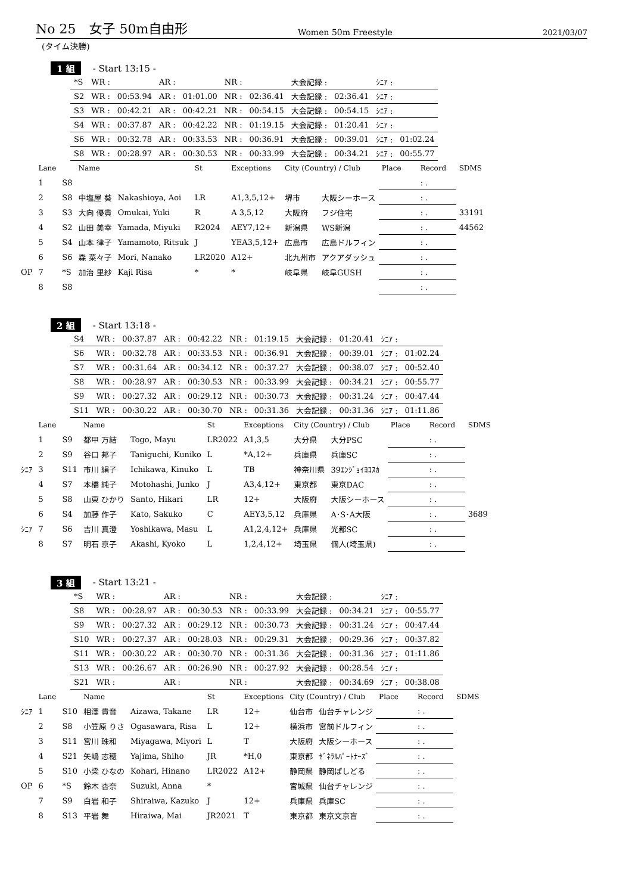No 25　女子 50m自由形 Women 50m Freestyle 2021/03/07
(タイム決勝)
1 組 - Start 13:15 -
| *S | WR : | | AR : | | NR : | | 大会記録 : | | ｼﾆｱ : | |
| S2 | WR : | 00:53.94 | AR : | 01:01.00 | NR : | 02:36.41 | 大会記録 : | 02:36.41 | ｼﾆｱ : | |
| S3 | WR : | 00:42.21 | AR : | 00:42.21 | NR : | 00:54.15 | 大会記録 : | 00:54.15 | ｼﾆｱ : | |
| S4 | WR : | 00:37.87 | AR : | 00:42.22 | NR : | 01:19.15 | 大会記録 : | 01:20.41 | ｼﾆｱ : | |
| S6 | WR : | 00:32.78 | AR : | 00:33.53 | NR : | 00:36.91 | 大会記録 : | 00:39.01 | ｼﾆｱ : | 01:02.24 |
| S8 | WR : | 00:28.97 | AR : | 00:30.53 | NR : | 00:33.99 | 大会記録 : | 00:34.21 | ｼﾆｱ : | 00:55.77 |
| | Lane | | Name | | St | Exceptions | City (Country) / Club | | Place | Record | SDMS |
| --- | --- | --- | --- | --- | --- | --- | --- | --- | --- | --- | --- |
| | 1 | S8 | | | | | | | | : . | |
| | 2 | S8 | 中塩屋 葵 | Nakashioya, Aoi | LR | A1,3,5,12+ | 堺市 | 大阪シーホース | | : . | |
| | 3 | S3 | 大向 優貴 | Omukai, Yuki | R | A 3,5,12 | 大阪府 | フジ住宅 | | : . | 33191 |
| | 4 | S2 | 山田 美幸 | Yamada, Miyuki | R2024 | AEY7,12+ | 新潟県 | WS新潟 | | : . | 44562 |
| | 5 | S4 | 山本 律子 | Yamamoto, Ritsuk | J | YEA3,5,12+ | 広島市 | 広島ドルフィン | | : . | |
| | 6 | S6 | 森 菜々子 | Mori, Nanako | LR2020 | A12+ | 北九州市 | アクアダッシュ | | : . | |
| OP | 7 | *S | 加治 里紗 | Kaji Risa | * | * | 岐阜県 | 岐阜GUSH | | : . | |
| | 8 | S8 | | | | | | | | : . | |
2 組 - Start 13:18 -
| S4 | WR : | 00:37.87 | AR : | 00:42.22 | NR : | 01:19.15 | 大会記録 : | 01:20.41 | ｼﾆｱ : | |
| S6 | WR : | 00:32.78 | AR : | 00:33.53 | NR : | 00:36.91 | 大会記録 : | 00:39.01 | ｼﾆｱ : | 01:02.24 |
| S7 | WR : | 00:31.64 | AR : | 00:34.12 | NR : | 00:37.27 | 大会記録 : | 00:38.07 | ｼﾆｱ : | 00:52.40 |
| S8 | WR : | 00:28.97 | AR : | 00:30.53 | NR : | 00:33.99 | 大会記録 : | 00:34.21 | ｼﾆｱ : | 00:55.77 |
| S9 | WR : | 00:27.32 | AR : | 00:29.12 | NR : | 00:30.73 | 大会記録 : | 00:31.24 | ｼﾆｱ : | 00:47.44 |
| S11 | WR : | 00:30.22 | AR : | 00:30.70 | NR : | 00:31.36 | 大会記録 : | 00:31.36 | ｼﾆｱ : | 01:11.86 |
| | Lane | | Name | | St | Exceptions | City (Country) / Club | | Place | Record | SDMS |
| --- | --- | --- | --- | --- | --- | --- | --- | --- | --- | --- | --- |
| | 1 | S9 | 都甲 万結 | Togo, Mayu | LR2022 | A1,3,5 | 大分県 | 大分PSC | | : . | |
| | 2 | S9 | 谷口 邦子 | Taniguchi, Kuniko | L | *A,12+ | 兵庫県 | 兵庫SC | | : . | |
| ｼﾆｱ | 3 | S11 | 市川 絹子 | Ichikawa, Kinuko | L | TB | 神奈川県 | 39ｴﾝｼﾞｮｲﾖｺｽｶ | | : . | |
| | 4 | S7 | 本橋 純子 | Motohashi, Junko | J | A3,4,12+ | 東京都 | 東京DAC | | : . | |
| | 5 | S8 | 山東 ひかり | Santo, Hikari | LR | 12+ | 大阪府 | 大阪シーホース | | : . | |
| | 6 | S4 | 加藤 作子 | Kato, Sakuko | C | AEY3,5,12 | 兵庫県 | A･S･A大阪 | | : . | 3689 |
| ｼﾆｱ | 7 | S6 | 吉川 真澄 | Yoshikawa, Masu | L | A1,2,4,12+ | 兵庫県 | 光都SC | | : . | |
| | 8 | S7 | 明石 京子 | Akashi, Kyoko | L | 1,2,4,12+ | 埼玉県 | 個人(埼玉県) | | : . | |
3 組 - Start 13:21 -
| *S | WR : | | AR : | | NR : | | 大会記録 : | | ｼﾆｱ : | |
| S8 | WR : | 00:28.97 | AR : | 00:30.53 | NR : | 00:33.99 | 大会記録 : | 00:34.21 | ｼﾆｱ : | 00:55.77 |
| S9 | WR : | 00:27.32 | AR : | 00:29.12 | NR : | 00:30.73 | 大会記録 : | 00:31.24 | ｼﾆｱ : | 00:47.44 |
| S10 | WR : | 00:27.37 | AR : | 00:28.03 | NR : | 00:29.31 | 大会記録 : | 00:29.36 | ｼﾆｱ : | 00:37.82 |
| S11 | WR : | 00:30.22 | AR : | 00:30.70 | NR : | 00:31.36 | 大会記録 : | 00:31.36 | ｼﾆｱ : | 01:11.86 |
| S13 | WR : | 00:26.67 | AR : | 00:26.90 | NR : | 00:27.92 | 大会記録 : | 00:28.54 | ｼﾆｱ : | |
| S21 | WR : | | AR : | | NR : | | 大会記録 : | 00:34.69 | ｼﾆｱ : | 00:38.08 |
| | Lane | | Name | | St | Exceptions | City (Country) / Club | | Place | Record | SDMS |
| --- | --- | --- | --- | --- | --- | --- | --- | --- | --- | --- | --- |
| ｼﾆｱ | 1 | S10 | 相澤 貴音 | Aizawa, Takane | LR | 12+ | 仙台市 | 仙台チャレンジ | | : . | |
| | 2 | S8 | 小笠原 りさ | Ogasawara, Risa | L | 12+ | 横浜市 | 宮前ドルフィン | | : . | |
| | 3 | S11 | 宮川 珠和 | Miyagawa, Miyori | L | T | 大阪府 | 大阪シーホース | | : . | |
| | 4 | S21 | 矢嶋 志穂 | Yajima, Shiho | JR | *H,0 | 東京都 | ｾﾞﾈﾗﾙﾊﾟｰﾄﾅｰｽﾞ | | : . | |
| | 5 | S10 | 小梁 ひなの | Kohari, Hinano | LR2022 | A12+ | 静岡県 | 静岡ぱしどる | | : . | |
| OP | 6 | *S | 鈴木 杏奈 | Suzuki, Anna | * | | 宮城県 | 仙台チャレンジ | | : . | |
| | 7 | S9 | 白岩 和子 | Shiraiwa, Kazuko | J | 12+ | 兵庫県 | 兵庫SC | | : . | |
| | 8 | S13 | 平岩 舞 | Hiraiwa, Mai | JR2021 | T | 東京都 | 東京文京盲 | | : . | |